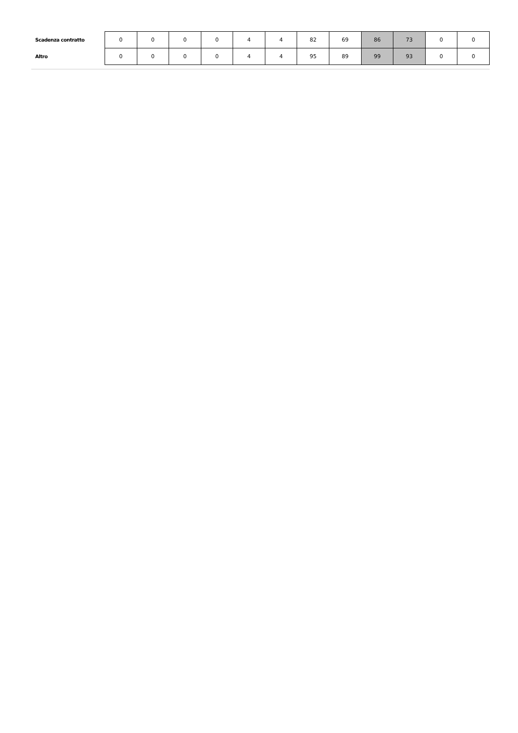| Scadenza contratto | 0 | 0 | 0 | 0 | 4 | 4 | 82 | 69 | 86 | 73 | 0 | 0 |
| Altro | 0 | 0 | 0 | 0 | 4 | 4 | 95 | 89 | 99 | 93 | 0 | 0 |